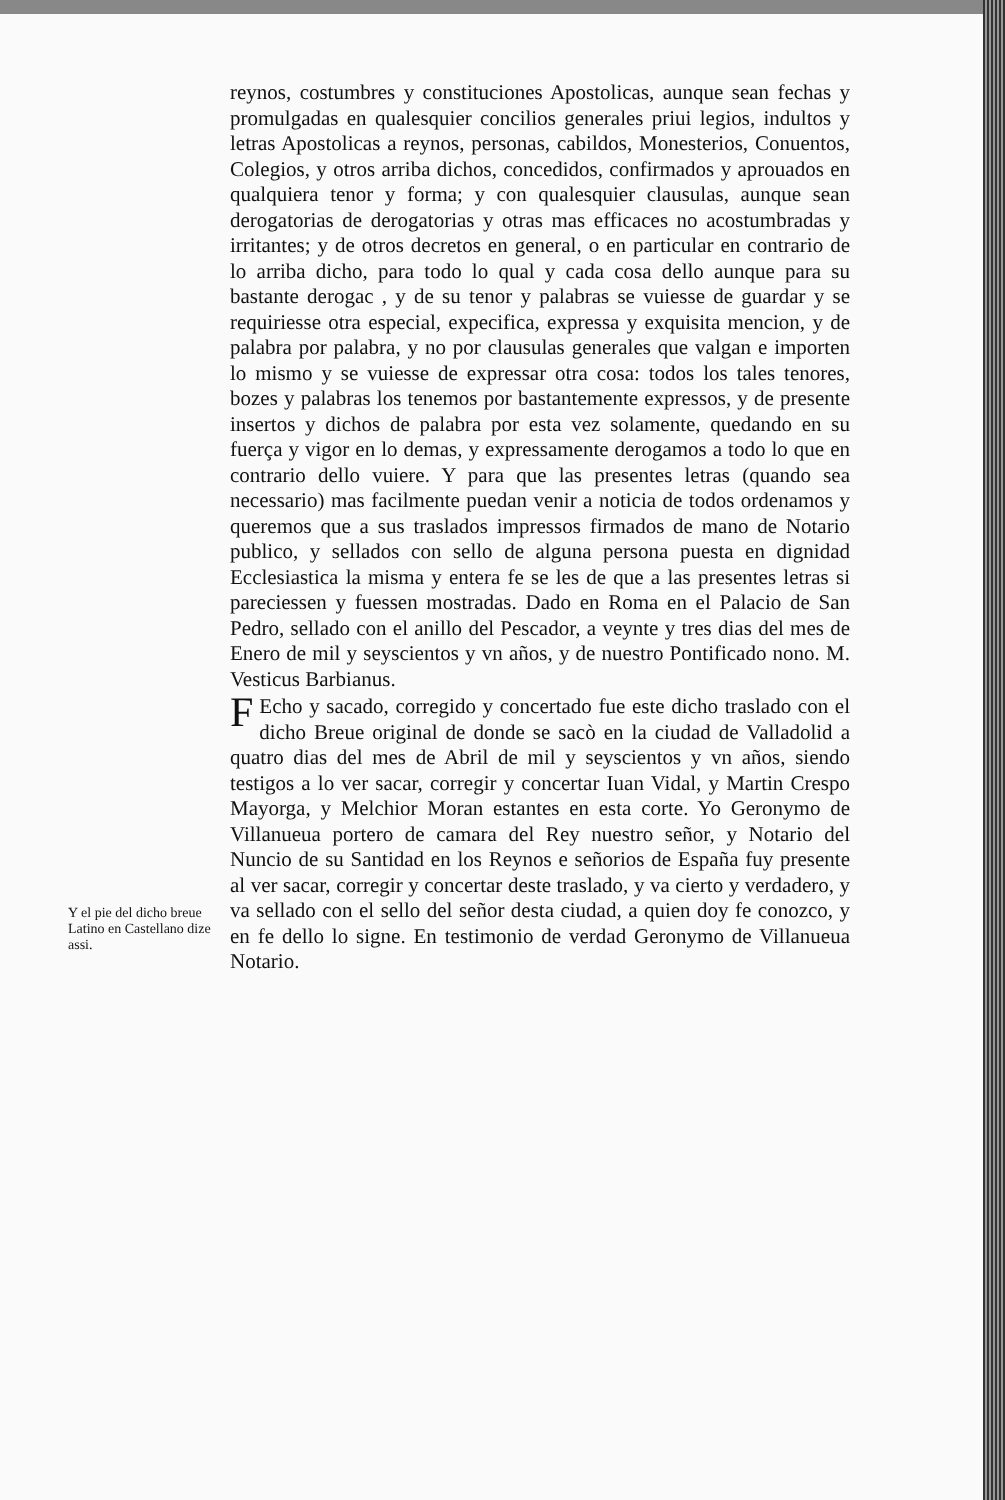reynos, costumbres y constituciones Apostolicas, aunque sean fechas y promulgadas en qualesquier concilios generales priui legios, indultos y letras Apostolicas a reynos, personas, cabildos, Monesterios, Conuentos, Colegios, y otros arriba dichos, concedidos, confirmados y aprouados en qualquiera tenor y forma; y con qualesquier clausulas, aunque sean derogatorias de derogatorias y otras mas efficaces no acostumbradas y irritantes; y de otros decretos en general, o en particular en contrario de lo arriba dicho, para todo lo qual y cada cosa dello aunque para su bastante derogac , y de su tenor y palabras se vuiesse de guardar y se requiriesse otra especial, expecifica, expressa y exquisita mencion, y de palabra por palabra, y no por clausulas generales que valgan e importen lo mismo y se vuiesse de expressar otra cosa: todos los tales tenores, bozes y palabras los tenemos por bastantemente expressos, y de presente insertos y dichos de palabra por esta vez solamente, quedando en su fuerça y vigor en lo demas, y expressamente derogamos a todo lo que en contrario dello vuiere. Y para que las presentes letras (quando sea necessario) mas facilmente puedan venir a noticia de todos ordenamos y queremos que a sus traslados impressos firmados de mano de Notario publico, y sellados con sello de alguna persona puesta en dignidad Ecclesiastica la misma y entera fe se les de que a las presentes letras si pareciessen y fuessen mostradas. Dado en Roma en el Palacio de San Pedro, sellado con el anillo del Pescador, a veynte y tres dias del mes de Enero de mil y seyscientos y vn años, y de nuestro Pontificado nono. M. Vesticus Barbianus.
FEcho y sacado, corregido y concertado fue este dicho traslado con el dicho Breue original de donde se sacò en la ciudad de Valladolid a quatro dias del mes de Abril de mil y seyscientos y vn años, siendo testigos a lo ver sacar, corregir y concertar Iuan Vidal, y Martin Crespo Mayorga, y Melchior Moran estantes en esta corte. Yo Geronymo de Villanueua portero de camara del Rey nuestro señor, y Notario del Nuncio de su Santidad en los Reynos e señorios de España fuy presente al ver sacar, corregir y concertar deste traslado, y va cierto y verdadero, y va sellado con el sello del señor desta ciudad, a quien doy fe conozco, y en fe dello lo signe. En testimonio de verdad Geronymo de Villanueua Notario.
Y el pie del dicho breue Latino en Castellano dize assi.